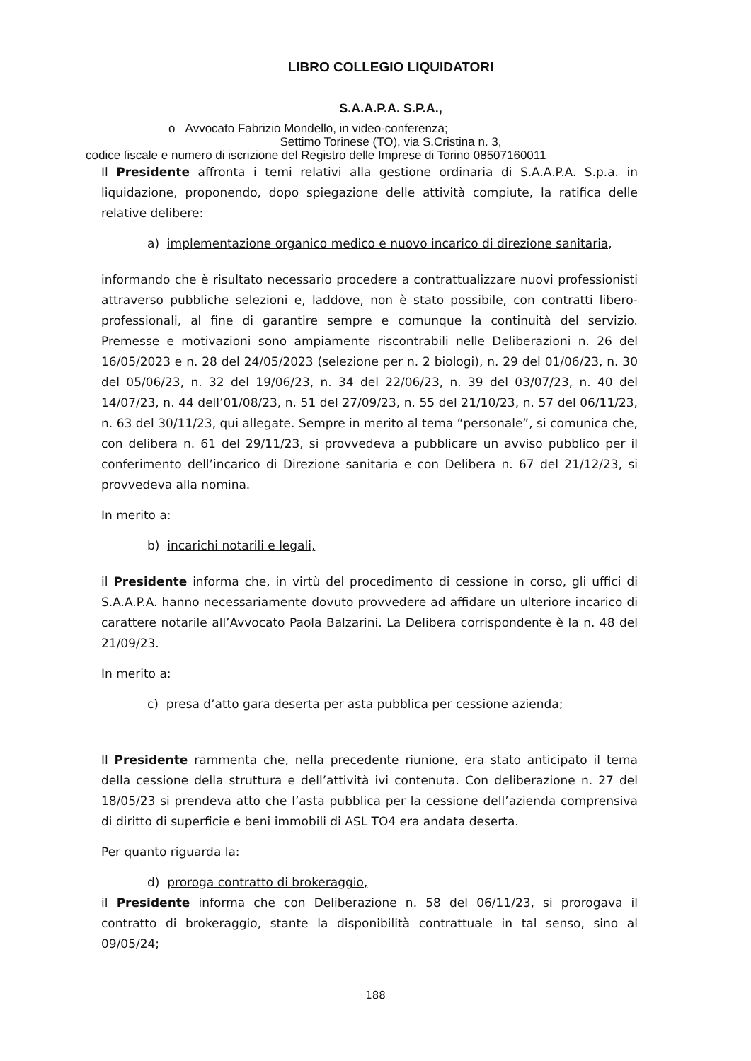LIBRO COLLEGIO LIQUIDATORI
S.A.A.P.A. S.P.A.,
o Avvocato Fabrizio Mondello, in video-conferenza;
Settimo Torinese (TO), via S.Cristina n. 3,
codice fiscale e numero di iscrizione del Registro delle Imprese di Torino 08507160011
Il Presidente affronta i temi relativi alla gestione ordinaria di S.A.A.P.A. S.p.a. in liquidazione, proponendo, dopo spiegazione delle attività compiute, la ratifica delle relative delibere:
a) implementazione organico medico e nuovo incarico di direzione sanitaria,
informando che è risultato necessario procedere a contrattualizzare nuovi professionisti attraverso pubbliche selezioni e, laddove, non è stato possibile, con contratti libero-professionali, al fine di garantire sempre e comunque la continuità del servizio. Premesse e motivazioni sono ampiamente riscontrabili nelle Deliberazioni n. 26 del 16/05/2023 e n. 28 del 24/05/2023 (selezione per n. 2 biologi), n. 29 del 01/06/23, n. 30 del 05/06/23, n. 32 del 19/06/23, n. 34 del 22/06/23, n. 39 del 03/07/23, n. 40 del 14/07/23, n. 44 dell’01/08/23, n. 51 del 27/09/23, n. 55 del 21/10/23, n. 57 del 06/11/23, n. 63 del 30/11/23, qui allegate. Sempre in merito al tema “personale”, si comunica che, con delibera n. 61 del 29/11/23, si provvedeva a pubblicare un avviso pubblico per il conferimento dell’incarico di Direzione sanitaria e con Delibera n. 67 del 21/12/23, si provvedeva alla nomina.
In merito a:
b) incarichi notarili e legali,
il Presidente informa che, in virtù del procedimento di cessione in corso, gli uffici di S.A.A.P.A. hanno necessariamente dovuto provvedere ad affidare un ulteriore incarico di carattere notarile all’Avvocato Paola Balzarini. La Delibera corrispondente è la n. 48 del 21/09/23.
In merito a:
c) presa d’atto gara deserta per asta pubblica per cessione azienda;
Il Presidente rammenta che, nella precedente riunione, era stato anticipato il tema della cessione della struttura e dell’attività ivi contenuta. Con deliberazione n. 27 del 18/05/23 si prendeva atto che l’asta pubblica per la cessione dell’azienda comprensiva di diritto di superficie e beni immobili di ASL TO4 era andata deserta.
Per quanto riguarda la:
d) proroga contratto di brokeraggio,
il Presidente informa che con Deliberazione n. 58 del 06/11/23, si prorogava il contratto di brokeraggio, stante la disponibilità contrattuale in tal senso, sino al 09/05/24;
188